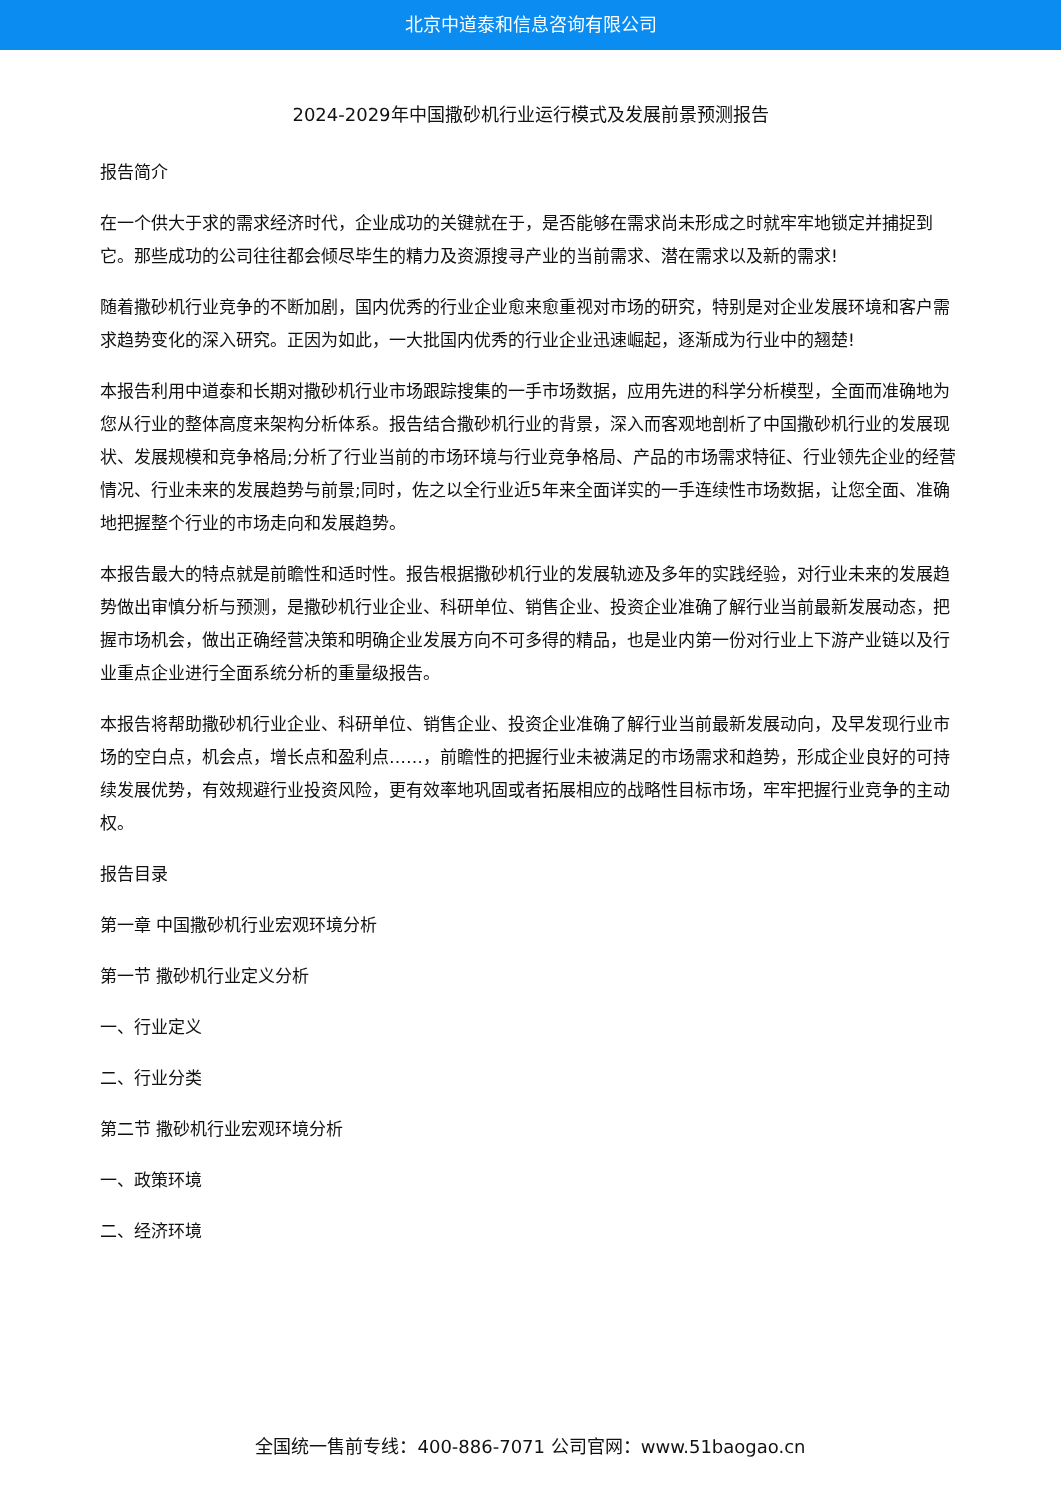北京中道泰和信息咨询有限公司
2024-2029年中国撒砂机行业运行模式及发展前景预测报告
报告简介
在一个供大于求的需求经济时代，企业成功的关键就在于，是否能够在需求尚未形成之时就牢牢地锁定并捕捉到它。那些成功的公司往往都会倾尽毕生的精力及资源搜寻产业的当前需求、潜在需求以及新的需求!
随着撒砂机行业竞争的不断加剧，国内优秀的行业企业愈来愈重视对市场的研究，特别是对企业发展环境和客户需求趋势变化的深入研究。正因为如此，一大批国内优秀的行业企业迅速崛起，逐渐成为行业中的翘楚!
本报告利用中道泰和长期对撒砂机行业市场跟踪搜集的一手市场数据，应用先进的科学分析模型，全面而准确地为您从行业的整体高度来架构分析体系。报告结合撒砂机行业的背景，深入而客观地剖析了中国撒砂机行业的发展现状、发展规模和竞争格局;分析了行业当前的市场环境与行业竞争格局、产品的市场需求特征、行业领先企业的经营情况、行业未来的发展趋势与前景;同时，佐之以全行业近5年来全面详实的一手连续性市场数据，让您全面、准确地把握整个行业的市场走向和发展趋势。
本报告最大的特点就是前瞻性和适时性。报告根据撒砂机行业的发展轨迹及多年的实践经验，对行业未来的发展趋势做出审慎分析与预测，是撒砂机行业企业、科研单位、销售企业、投资企业准确了解行业当前最新发展动态，把握市场机会，做出正确经营决策和明确企业发展方向不可多得的精品，也是业内第一份对行业上下游产业链以及行业重点企业进行全面系统分析的重量级报告。
本报告将帮助撒砂机行业企业、科研单位、销售企业、投资企业准确了解行业当前最新发展动向，及早发现行业市场的空白点，机会点，增长点和盈利点……，前瞻性的把握行业未被满足的市场需求和趋势，形成企业良好的可持续发展优势，有效规避行业投资风险，更有效率地巩固或者拓展相应的战略性目标市场，牢牢把握行业竞争的主动权。
报告目录
第一章 中国撒砂机行业宏观环境分析
第一节 撒砂机行业定义分析
一、行业定义
二、行业分类
第二节 撒砂机行业宏观环境分析
一、政策环境
二、经济环境
全国统一售前专线：400-886-7071 公司官网：www.51baogao.cn